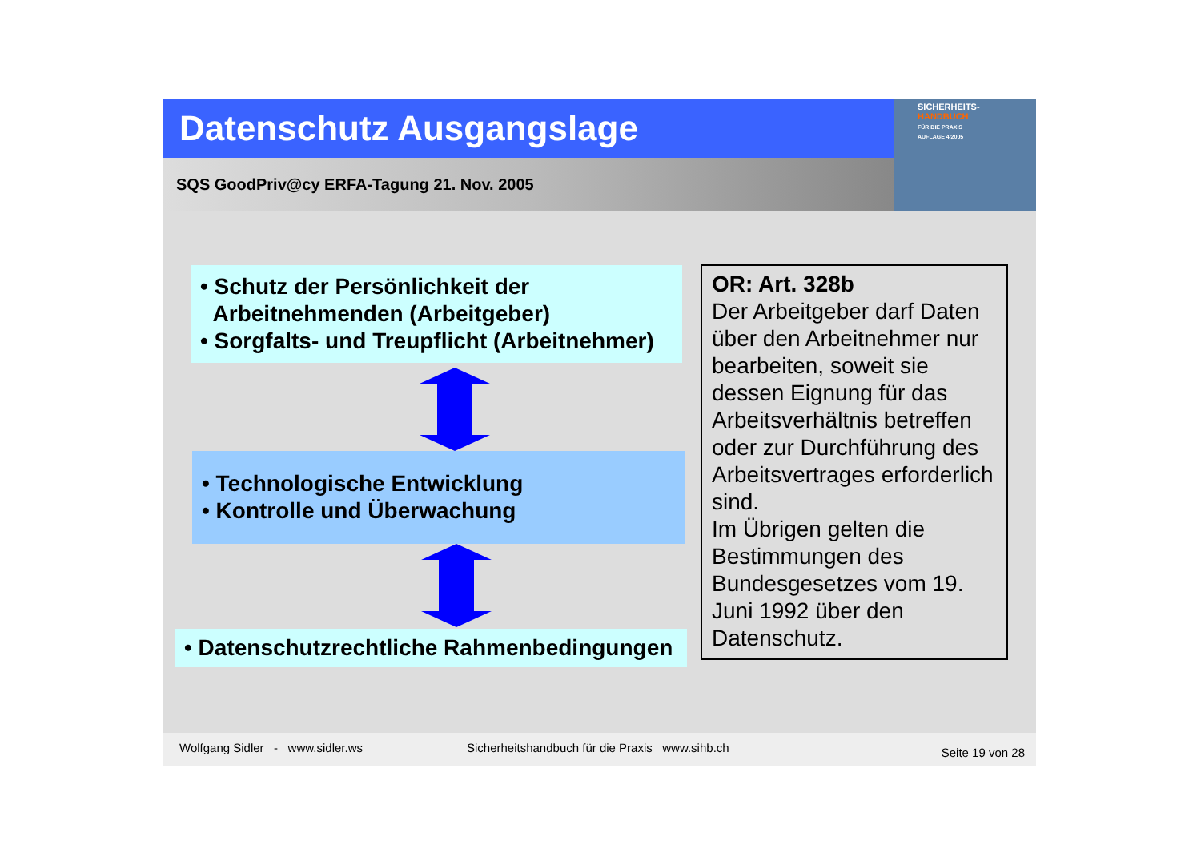Datenschutz Ausgangslage
SQS GoodPriv@cy ERFA-Tagung 21. Nov. 2005
SICHERHEITS-
HANDBUCH
FÜR DIE PRAXIS
AUFLAGE 4/2005
• Schutz der Persönlichkeit der
Arbeitnehmenden (Arbeitgeber)
• Sorgfalts- und Treupflicht (Arbeitnehmer)
• Technologische Entwicklung
• Kontrolle und Überwachung
• Datenschutzrechtliche Rahmenbedingungen
OR: Art. 328b
Der Arbeitgeber darf Daten über den Arbeitnehmer nur bearbeiten, soweit sie dessen Eignung für das Arbeitsverhältnis betreffen oder zur Durchführung des Arbeitsvertrages erforderlich sind.
Im Übrigen gelten die Bestimmungen des Bundesgesetzes vom 19. Juni 1992 über den Datenschutz.
Wolfgang Sidler - www.sidler.ws Sicherheitshandbuch für die Praxis www.sihb.ch Seite 19 von 28